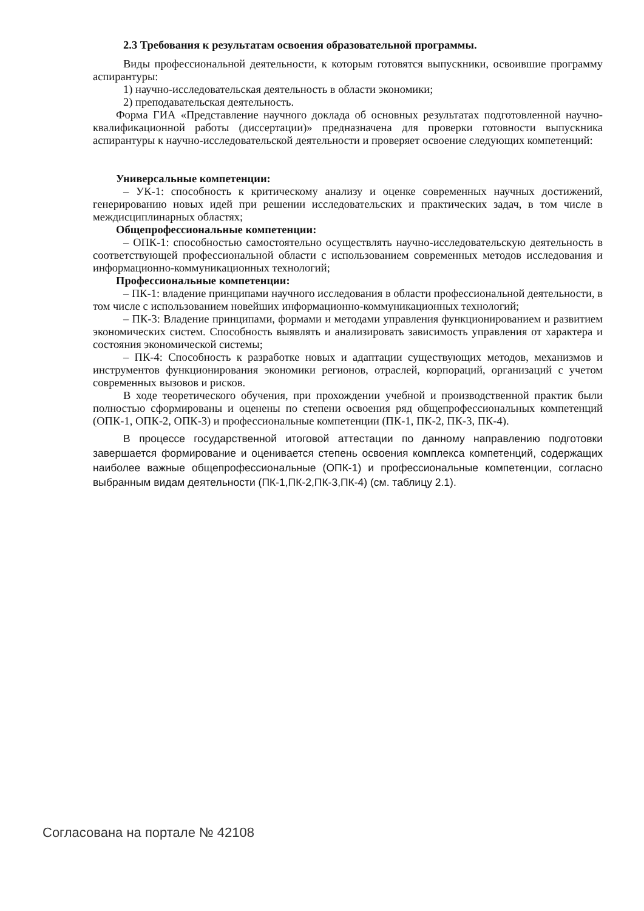2.3 Требования к результатам освоения образовательной программы.
Виды профессиональной деятельности, к которым готовятся выпускники, освоившие программу аспирантуры:
1) научно-исследовательская деятельность в области экономики;
2) преподавательская деятельность.
Форма ГИА «Представление научного доклада об основных результатах подготовленной научно-квалификационной работы (диссертации)» предназначена для проверки готовности выпускника аспирантуры к научно-исследовательской деятельности и проверяет освоение следующих компетенций:
Универсальные компетенции:
– УК-1: способность к критическому анализу и оценке современных научных достижений, генерированию новых идей при решении исследовательских и практических задач, в том числе в междисциплинарных областях;
Общепрофессиональные компетенции:
– ОПК-1: способностью самостоятельно осуществлять научно-исследовательскую деятельность в соответствующей профессиональной области с использованием современных методов исследования и информационно-коммуникационных технологий;
Профессиональные компетенции:
– ПК-1: владение принципами научного исследования в области профессиональной деятельности, в том числе с использованием новейших информационно-коммуникационных технологий;
– ПК-3: Владение принципами, формами и методами управления функционированием и развитием экономических систем. Способность выявлять и анализировать зависимость управления от характера и состояния экономической системы;
– ПК-4: Способность к разработке новых и адаптации существующих методов, механизмов и инструментов функционирования экономики регионов, отраслей, корпораций, организаций с учетом современных вызовов и рисков.
В ходе теоретического обучения, при прохождении учебной и производственной практик были полностью сформированы и оценены по степени освоения ряд общепрофессиональных компетенций (ОПК-1, ОПК-2, ОПК-3) и профессиональные компетенции (ПК-1, ПК-2, ПК-3, ПК-4).
В процессе государственной итоговой аттестации по данному направлению подготовки завершается формирование и оценивается степень освоения комплекса компетенций, содержащих наиболее важные общепрофессиональные (ОПК-1) и профессиональные компетенции, согласно выбранным видам деятельности (ПК-1,ПК-2,ПК-3,ПК-4) (см. таблицу 2.1).
Согласована на портале № 42108